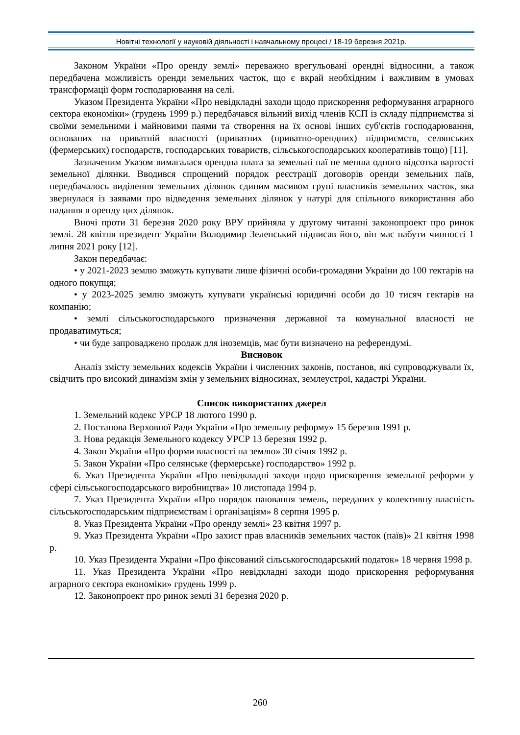Новітні технології у науковій діяльності і навчальному процесі / 18-19 березня 2021р.
Законом України «Про оренду землі» переважно врегульовані орендні відносини, а також передбачена можливість оренди земельних часток, що є вкрай необхідним і важливим в умовах трансформації форм господарювання на селі.
Указом Президента України «Про невідкладні заходи щодо прискорення реформування аграрного сектора економіки» (грудень 1999 р.) передбачався вільний вихід членів КСП із складу підприємства зі своїми земельними і майновими паями та створення на їх основі інших суб'єктів господарювання, основаних на приватній власності (приватних (приватно-орендних) підприємств, селянських (фермерських) господарств, господарських товариств, сільськогосподарських кооперативів тощо) [11].
Зазначеним Указом вимагалася орендна плата за земельні паї не менша одного відсотка вартості земельної ділянки. Вводився спрощений порядок реєстрації договорів оренди земельних паїв, передбачалось виділення земельних ділянок єдиним масивом групі власників земельних часток, яка звернулася із заявами про відведення земельних ділянок у натурі для спільного використання або надання в оренду цих ділянок.
Вночі проти 31 березня 2020 року ВРУ прийняла у другому читанні законопроект про ринок землі. 28 квітня президент України Володимир Зеленський підписав його, він має набути чинності 1 липня 2021 року [12].
Закон передбачає:
• у 2021-2023 землю зможуть купувати лише фізичні особи-громадяни України до 100 гектарів на одного покупця;
• у 2023-2025 землю зможуть купувати українські юридичні особи до 10 тисяч гектарів на компанію;
• землі сільськогосподарського призначення державної та комунальної власності не продаватимуться;
• чи буде запроваджено продаж для іноземців, має бути визначено на референдумі.
Висновок
Аналіз змісту земельних кодексів України і численних законів, постанов, які супроводжували їх, свідчить про високий динамізм змін у земельних відносинах, землеустрої, кадастрі України.
Список використаних джерел
1. Земельний кодекс УРСР 18 лютого 1990 р.
2. Постанова Верховної Ради України «Про земельну реформу» 15 березня 1991 р.
3. Нова редакція Земельного кодексу УРСР 13 березня 1992 р.
4. Закон України «Про форми власності на землю» 30 січня 1992 р.
5. Закон України «Про селянське (фермерське) господарство» 1992 р.
6. Указ Президента України «Про невідкладні заходи щодо прискорення земельної реформи у сфері сільськогосподарського виробництва» 10 листопада 1994 р.
7. Указ Президента України «Про порядок паювання земель, переданих у колективну власність сільськогосподарським підприємствам і організаціям» 8 серпня 1995 р.
8. Указ Президента України «Про оренду землі» 23 квітня 1997 р.
9. Указ Президента України «Про захист прав власників земельних часток (паїв)» 21 квітня 1998 р.
10. Указ Президента України «Про фіксований сільськогосподарський податок» 18 червня 1998 р.
11. Указ Президента України «Про невідкладні заходи щодо прискорення реформування аграрного сектора економіки» грудень 1999 р.
12. Законопроект про ринок землі 31 березня 2020 р.
260